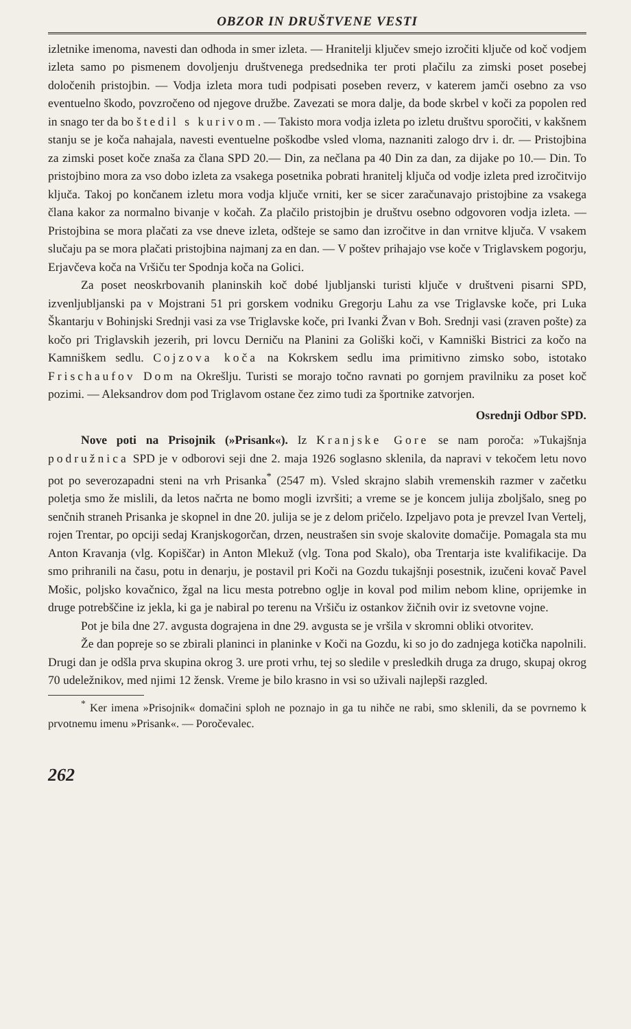OBZOR IN DRUŠTVENE VESTI
izletnike imenoma, navesti dan odhoda in smer izleta. — Hranitelji ključev smejo izročiti ključe od koč vodjem izleta samo po pismenem dovoljenju društvenega predsednika ter proti plačilu za zimski poset posebej določenih pristojbin. — Vodja izleta mora tudi podpisati poseben reverz, v katerem jamči osebno za vso eventuelno škodo, povzročeno od njegove družbe. Zavezati se mora dalje, da bode skrbel v koči za popolen red in snago ter da bo štedil s kurivom. — Takisto mora vodja izleta po izletu društvu sporočiti, v kakšnem stanju se je koča nahajala, navesti eventuelne poškodbe vsled vloma, naznaniti zalogo drv i. dr. — Pristojbina za zimski poset koče znaša za člana SPD 20.— Din, za nečlana pa 40 Din za dan, za dijake po 10.— Din. To pristojbino mora za vso dobo izleta za vsakega posetnika pobrati hranitelj ključa od vodje izleta pred izročitvijo ključa. Takoj po končanem izletu mora vodja ključe vrniti, ker se sicer zaračunavajo pristojbine za vsakega člana kakor za normalno bivanje v kočah. Za plačilo pristojbin je društvu osebno odgovoren vodja izleta. — Pristojbina se mora plačati za vse dneve izleta, odšteje se samo dan izročitve in dan vrnitve ključa. V vsakem slučaju pa se mora plačati pristojbina najmanj za en dan. — V poštev prihajajo vse koče v Triglavskem pogorju, Erjavčeva koča na Vršiču ter Spodnja koča na Golici.
Za poset neoskrbovanih planinskih koč dobé ljubljanski turisti ključe v društveni pisarni SPD, izvenljubljanski pa v Mojstrani 51 pri gorskem vodniku Gregorju Lahu za vse Triglavske koče, pri Luka Škantarju v Bohinjski Srednji vasi za vse Triglavske koče, pri Ivanki Žvan v Boh. Srednji vasi (zraven pošte) za kočo pri Triglavskih jezerih, pri lovcu Derniču na Planini za Goliški koči, v Kamniški Bistrici za kočo na Kamniškem sedlu. Cojzova koča na Kokrskem sedlu ima primitivno zimsko sobo, istotako Frischaufov Dom na Okrešlju. Turisti se morajo točno ravnati po gornjem pravilniku za poset koč pozimi. — Aleksandrov dom pod Triglavom ostane čez zimo tudi za športnike zatvorjen.
Osrednji Odbor SPD.
Nove poti na Prisojnik (»Prisank«). Iz Kranjske Gore se nam poroča: »Tukajšnja podružnica SPD je v odborovi seji dne 2. maja 1926 soglasno sklenila, da napravi v tekočem letu novo pot po severozapadni steni na vrh Prisanka<sup>*</sup> (2547 m). Vsled skrajno slabih vremenskih razmer v začetku poletja smo že mislili, da letos načrta ne bomo mogli izvršiti; a vreme se je koncem julija zboljšalo, sneg po senčnih straneh Prisanka je skopnel in dne 20. julija se je z delom pričelo. Izpeljavo pota je prevzel Ivan Vertelj, rojen Trentar, po opciji sedaj Kranjskogorčan, drzen, neustrašen sin svoje skalovite domačije. Pomagala sta mu Anton Kravanja (vlg. Kopiščar) in Anton Mlekuž (vlg. Tona pod Skalo), oba Trentarja iste kvalifikacije. Da smo prihranili na času, potu in denarju, je postavil pri Koči na Gozdu tukajšnji posestnik, izučeni kovač Pavel Mošic, poljsko kovačnico, žgal na licu mesta potrebno oglje in koval pod milim nebom kline, oprijemke in druge potrebščine iz jekla, ki ga je nabiral po terenu na Vršiču iz ostankov žičnih ovir iz svetovne vojne.
Pot je bila dne 27. avgusta dograjena in dne 29. avgusta se je vršila v skromni obliki otvoritev.
Že dan popreje so se zbirali planinci in planinke v Koči na Gozdu, ki so jo do zadnjega kotička napolnili. Drugi dan je odšla prva skupina okrog 3. ure proti vrhu, tej so sledile v presledkih druga za drugo, skupaj okrog 70 udeležnikov, med njimi 12 žensk. Vreme je bilo krasno in vsi so uživali najlepši razgled.
<sup>*</sup> Ker imena »Prisojnik« domačini sploh ne poznajo in ga tu nihče ne rabi, smo sklenili, da se povrnemo k prvotnemu imenu »Prisank«. — Poročevalec.
262